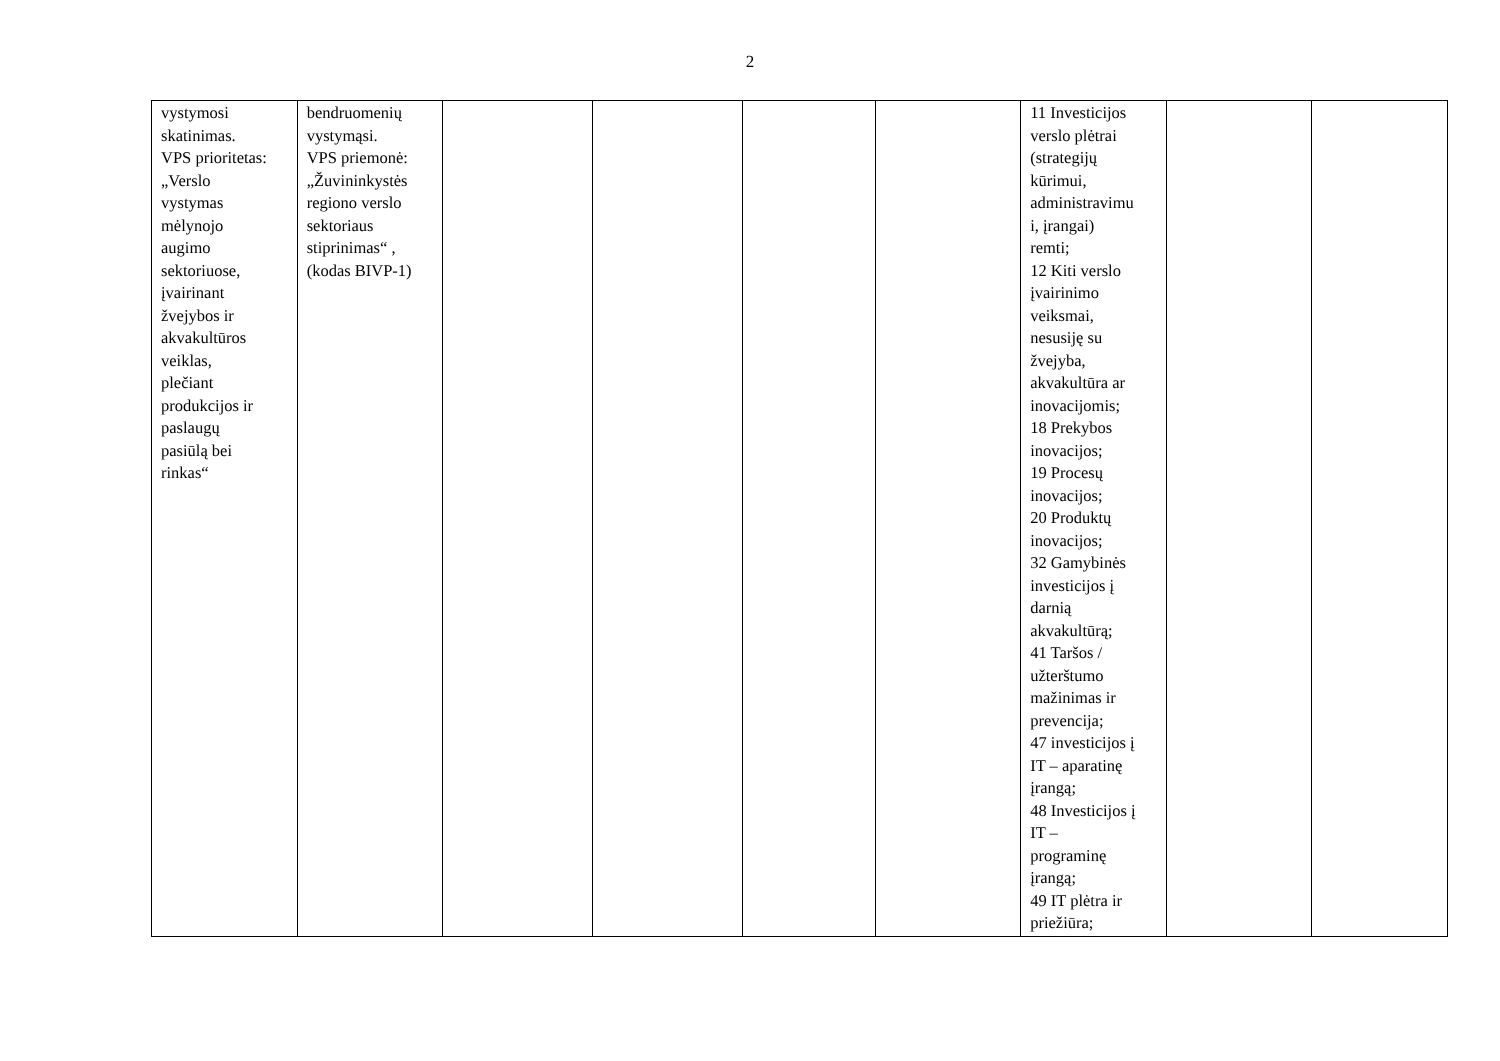2
| vystymosi skatinimas. VPS prioritetas: „Verslo vystymas mėlynojo augimo sektoriuose, įvairinant žvejybos ir akvakultūros veiklas, plečiant produkcijos ir paslaugų pasiūlą bei rinkas“ | bendruomenių vystymąsi. VPS priemonė: „Žuvininkystės regiono verslo sektoriaus stiprinimas“ , (kodas BIVP-1) | | | | | 11 Investicijos verslo plėtrai (strategijų kūrimui, administravimu i, įrangai) remti; 12 Kiti verslo įvairinimo veiksmai, nesusiję su žvejyba, akvakultūra ar inovacijomis; 18 Prekybos inovacijos; 19 Procesų inovacijos; 20 Produktų inovacijos; 32 Gamybinės investicijos į darnią akvakultūrą; 41 Taršos / užterštumo mažinimas ir prevencija; 47 investicijos į IT – aparatinę įrangą; 48 Investicijos į IT – programinę įrangą; 49 IT plėtra ir priežiūra; | | |